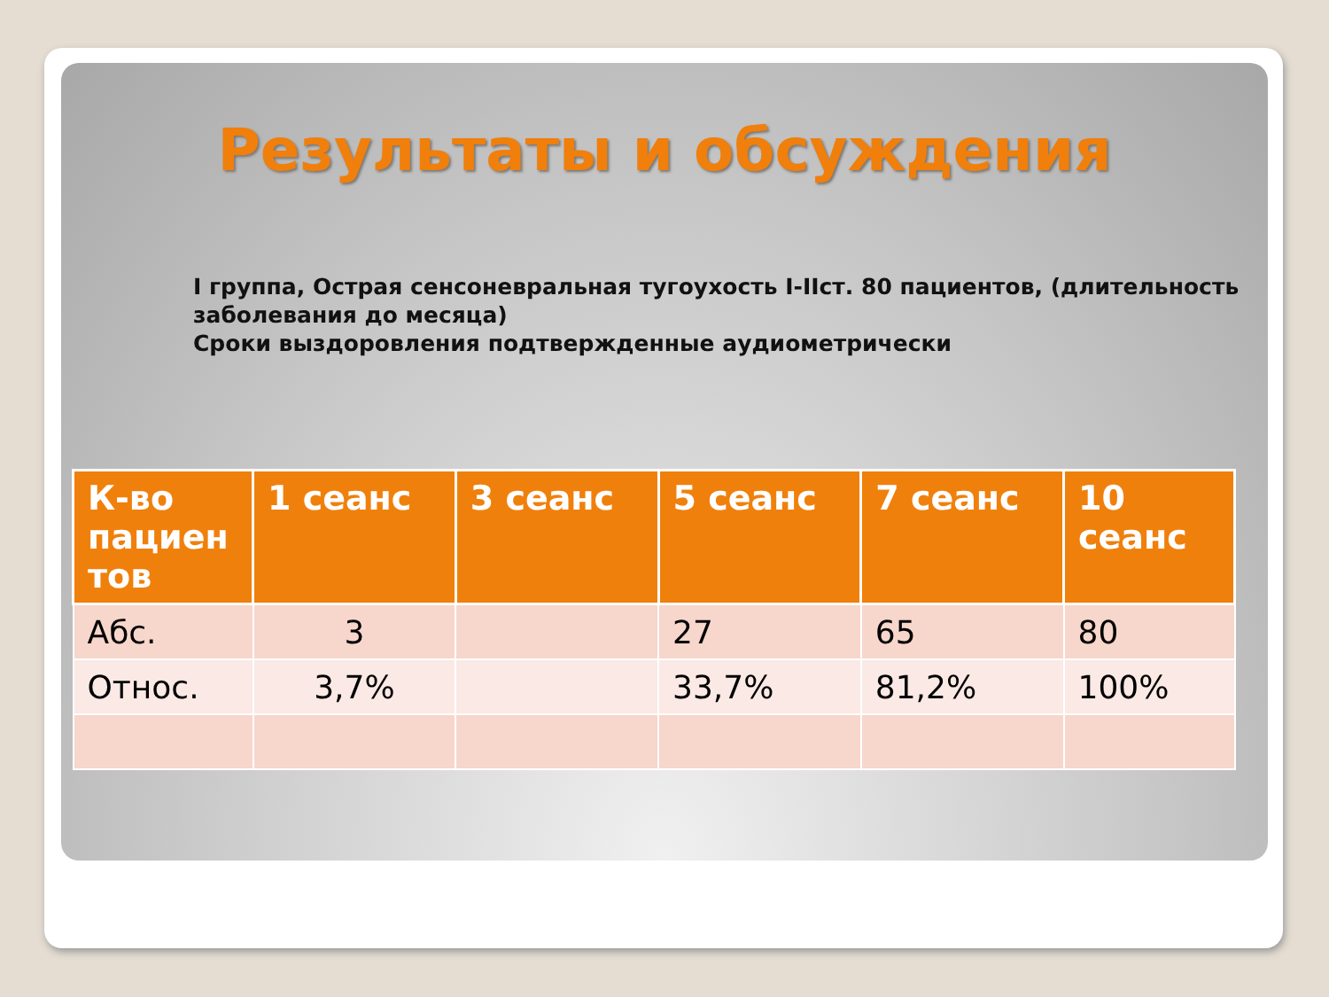Результаты и обсуждения
I группа, Острая сенсоневральная тугоухость I-IIст. 80 пациентов, (длительность заболевания до месяца)
Сроки выздоровления подтвержденные аудиометрически
| К-во пациен тов | 1 сеанс | 3 сеанс | 5 сеанс | 7 сеанс | 10 сеанс |
| --- | --- | --- | --- | --- | --- |
| Абс. | 3 | | 27 | 65 | 80 |
| Относ. | 3,7% | | 33,7% | 81,2% | 100% |